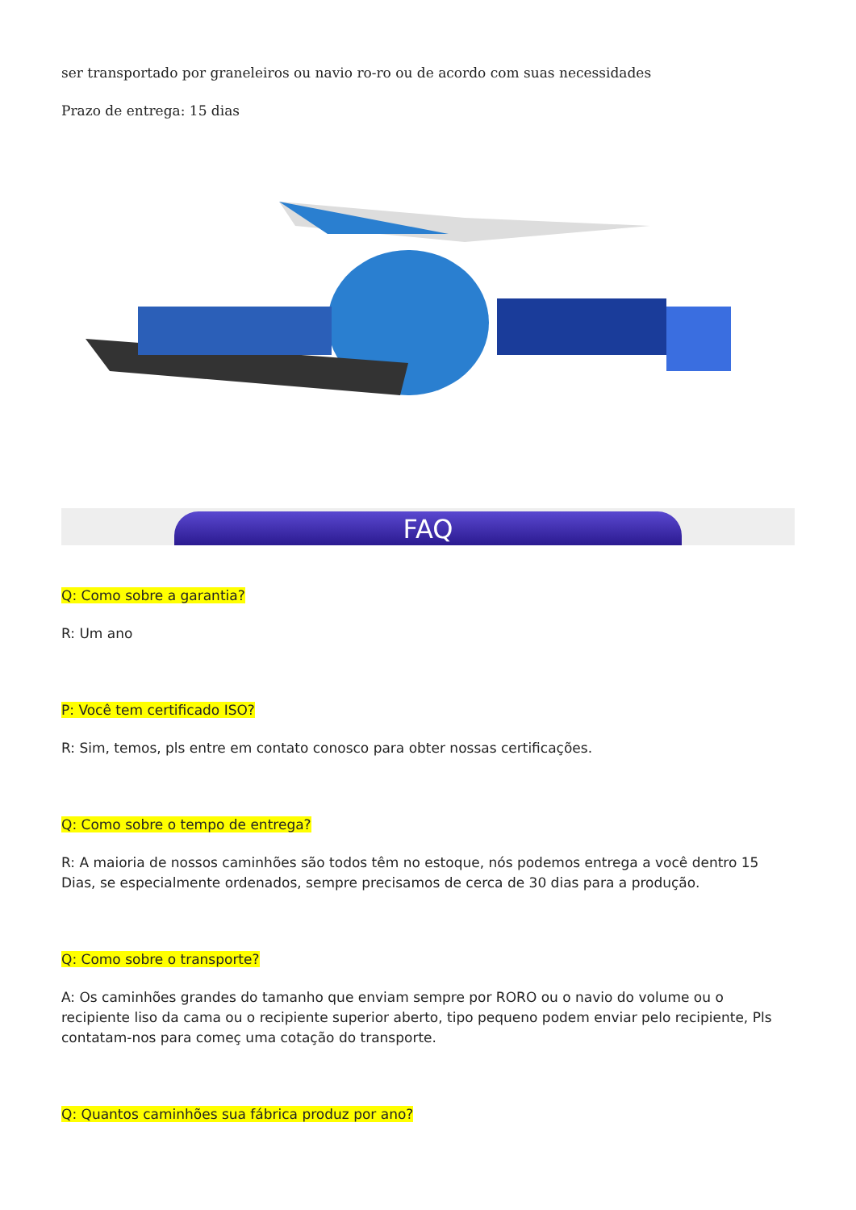ser transportado por graneleiros ou navio ro-ro ou de acordo com suas necessidades
Prazo de entrega: 15 dias
FAQ
Q: Como sobre a garantia?
R: Um ano
P: Você tem certificado ISO?
R: Sim, temos, pls entre em contato conosco para obter nossas certificações.
Q: Como sobre o tempo de entrega?
R: A maioria de nossos caminhões são todos têm no estoque, nós podemos entrega a você dentro 15 Dias, se especialmente ordenados, sempre precisamos de cerca de 30 dias para a produção.
Q: Como sobre o transporte?
A: Os caminhões grandes do tamanho que enviam sempre por RORO ou o navio do volume ou o recipiente liso da cama ou o recipiente superior aberto, tipo pequeno podem enviar pelo recipiente, Pls contatam-nos para começ uma cotação do transporte.
Q: Quantos caminhões sua fábrica produz por ano?